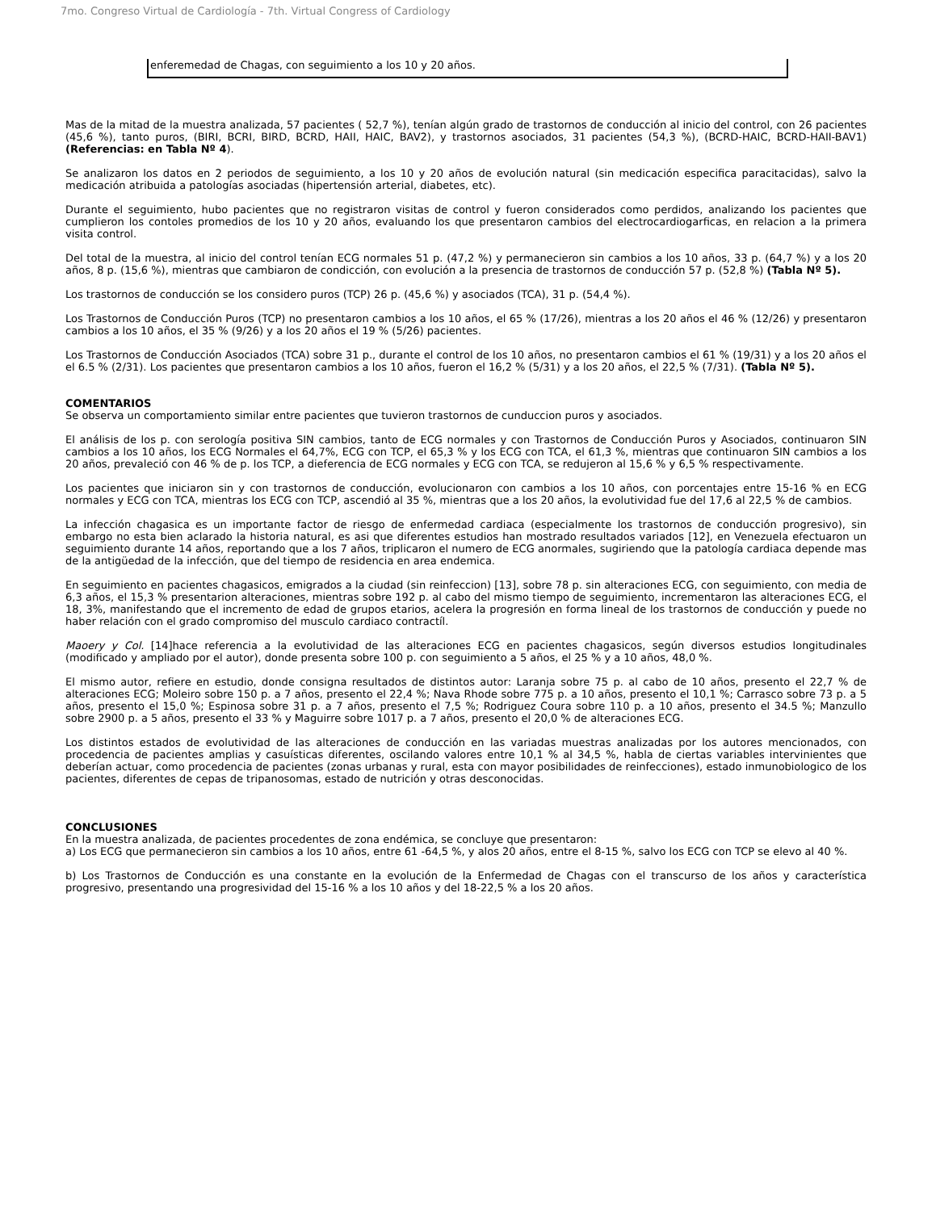7mo. Congreso Virtual de Cardiología - 7th. Virtual Congress of Cardiology
enferemedad de Chagas, con seguimiento a los 10 y 20 años.
Mas de la mitad de la muestra analizada, 57 pacientes ( 52,7 %), tenían algún grado de trastornos de conducción al inicio del control, con 26 pacientes (45,6 %), tanto puros, (BIRI, BCRI, BIRD, BCRD, HAII, HAIC, BAV2), y trastornos asociados, 31 pacientes (54,3 %), (BCRD-HAIC, BCRD-HAII-BAV1) (Referencias: en Tabla Nº 4).
Se analizaron los datos en 2 periodos de seguimiento, a los 10 y 20 años de evolución natural (sin medicación especifica paracitacidas), salvo la medicación atribuida a patologías asociadas (hipertensión arterial, diabetes, etc).
Durante el seguimiento, hubo pacientes que no registraron visitas de control y fueron considerados como perdidos, analizando los pacientes que cumplieron los contoles promedios de los 10 y 20 años, evaluando los que presentaron cambios del electrocardiogarficas, en relacion a la primera visita control.
Del total de la muestra, al inicio del control tenían ECG normales 51 p. (47,2 %) y permanecieron sin cambios a los 10 años, 33 p. (64,7 %) y a los 20 años, 8 p. (15,6 %), mientras que cambiaron de condicción, con evolución a la presencia de trastornos de conducción 57 p. (52,8 %) (Tabla Nº 5).
Los trastornos de conducción se los considero puros (TCP) 26 p. (45,6 %) y asociados (TCA), 31 p. (54,4 %).
Los Trastornos de Conducción Puros (TCP) no presentaron cambios a los 10 años, el 65 % (17/26), mientras a los 20 años el 46 % (12/26) y presentaron cambios a los 10 años, el 35 % (9/26) y a los 20 años el 19 % (5/26) pacientes.
Los Trastornos de Conducción Asociados (TCA) sobre 31 p., durante el control de los 10 años, no presentaron cambios el 61 % (19/31) y a los 20 años el el 6.5 % (2/31). Los pacientes que presentaron cambios a los 10 años, fueron el 16,2 % (5/31) y a los 20 años, el 22,5 % (7/31). (Tabla Nº 5).
COMENTARIOS
Se observa un comportamiento similar entre pacientes que tuvieron trastornos de cunduccion puros y asociados.
El análisis de los p. con serología positiva SIN cambios, tanto de ECG normales y con Trastornos de Conducción Puros y Asociados, continuaron SIN cambios a los 10 años, los ECG Normales el 64,7%, ECG con TCP, el 65,3 % y los ECG con TCA, el 61,3 %, mientras que continuaron SIN cambios a los 20 años, prevaleció con 46 % de p. los TCP, a dieferencia de ECG normales y ECG con TCA, se redujeron al 15,6 % y 6,5 % respectivamente.
Los pacientes que iniciaron sin y con trastornos de conducción, evolucionaron con cambios a los 10 años, con porcentajes entre 15-16 % en ECG normales y ECG con TCA, mientras los ECG con TCP, ascendió al 35 %, mientras que a los 20 años, la evolutividad fue del 17,6 al 22,5 % de cambios.
La infección chagasica es un importante factor de riesgo de enfermedad cardiaca (especialmente los trastornos de conducción progresivo), sin embargo no esta bien aclarado la historia natural, es asi que diferentes estudios han mostrado resultados variados [12], en Venezuela efectuaron un seguimiento durante 14 años, reportando que a los 7 años, triplicaron el numero de ECG anormales, sugiriendo que la patología cardiaca depende mas de la antigüedad de la infección, que del tiempo de residencia en area endemica.
En seguimiento en pacientes chagasicos, emigrados a la ciudad (sin reinfeccion) [13], sobre 78 p. sin alteraciones ECG, con seguimiento, con media de 6,3 años, el 15,3 % presentarion alteraciones, mientras sobre 192 p. al cabo del mismo tiempo de seguimiento, incrementaron las alteraciones ECG, el 18, 3%, manifestando que el incremento de edad de grupos etarios, acelera la progresión en forma lineal de los trastornos de conducción y puede no haber relación con el grado compromiso del musculo cardiaco contractíl.
Maoery y Col. [14]hace referencia a la evolutividad de las alteraciones ECG en pacientes chagasicos, según diversos estudios longitudinales (modificado y ampliado por el autor), donde presenta sobre 100 p. con seguimiento a 5 años, el 25 % y a 10 años, 48,0 %.
El mismo autor, refiere en estudio, donde consigna resultados de distintos autor: Laranja sobre 75 p. al cabo de 10 años, presento el 22,7 % de alteraciones ECG; Moleiro sobre 150 p. a 7 años, presento el 22,4 %; Nava Rhode sobre 775 p. a 10 años, presento el 10,1 %; Carrasco sobre 73 p. a 5 años, presento el 15,0 %; Espinosa sobre 31 p. a 7 años, presento el 7,5 %; Rodriguez Coura sobre 110 p. a 10 años, presento el 34.5 %; Manzullo sobre 2900 p. a 5 años, presento el 33 % y Maguirre sobre 1017 p. a 7 años, presento el 20,0 % de alteraciones ECG.
Los distintos estados de evolutividad de las alteraciones de conducción en las variadas muestras analizadas por los autores mencionados, con procedencia de pacientes amplias y casuísticas diferentes, oscilando valores entre 10,1 % al 34,5 %, habla de ciertas variables intervinientes que deberían actuar, como procedencia de pacientes (zonas urbanas y rural, esta con mayor posibilidades de reinfecciones), estado inmunobiologico de los pacientes, diferentes de cepas de tripanosomas, estado de nutrición y otras desconocidas.
CONCLUSIONES
En la muestra analizada, de pacientes procedentes de zona endémica, se concluye que presentaron:
a) Los ECG que permanecieron sin cambios a los 10 años, entre 61 -64,5 %, y alos 20 años, entre el 8-15 %, salvo los ECG con TCP se elevo al 40 %.
b) Los Trastornos de Conducción es una constante en la evolución de la Enfermedad de Chagas con el transcurso de los años y característica progresivo, presentando una progresividad del 15-16 % a los 10 años y del 18-22,5 % a los 20 años.